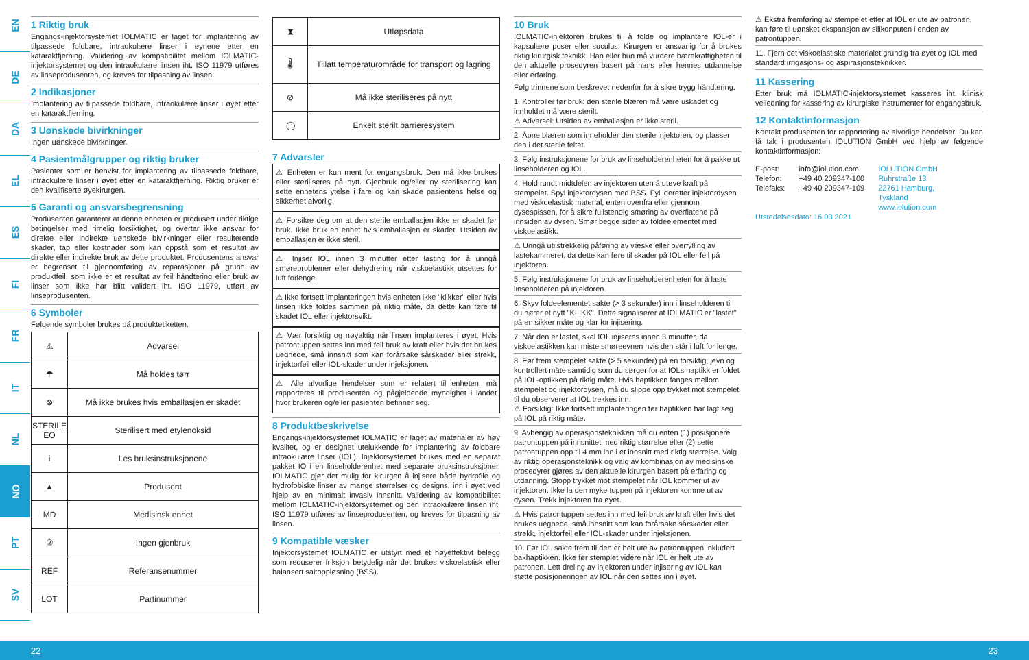EN
DE
DA
EL
ES
FI
FR
IT
NL
NO
PT
SV
1 Riktig bruk
Engangs-injektorsystemet IOLMATIC er laget for implantering av tilpassede foldbare, intraokulære linser i øynene etter en kataraktfjerning. Validering av kompatibilitet mellom IOLMATIC-injektorsystemet og den intraokulære linsen iht. ISO 11979 utføres av linseprodusenten, og kreves for tilpasning av linsen.
2 Indikasjoner
Implantering av tilpassede foldbare, intraokulære linser i øyet etter en kataraktfjerning.
3 Uønskede bivirkninger
Ingen uønskede bivirkninger.
4 Pasientmålgrupper og riktig bruker
Pasienter som er henvist for implantering av tilpassede foldbare, intraokulære linser i øyet etter en kataraktfjerning. Riktig bruker er den kvalifiserte øyekirurgen.
5 Garanti og ansvarsbegrensning
Produsenten garanterer at denne enheten er produsert under riktige betingelser med rimelig forsiktighet, og overtar ikke ansvar for direkte eller indirekte uønskede bivirkninger eller resulterende skader, tap eller kostnader som kan oppstå som et resultat av direkte eller indirekte bruk av dette produktet. Produsentens ansvar er begrenset til gjennomføring av reparasjoner på grunn av produktfeil, som ikke er et resultat av feil håndtering eller bruk av linser som ikke har blitt validert iht. ISO 11979, utført av linseprodusenten.
6 Symboler
Følgende symboler brukes på produktetiketten.
| ⚠ | Advarsel |
| ☂ | Må holdes tørr |
| ⊗ | Må ikke brukes hvis emballasjen er skadet |
| STERILE EO | Sterilisert med etylenoksid |
| i | Les bruksinstruksjonene |
| ▲ | Produsent |
| MD | Medisinsk enhet |
| ② | Ingen gjenbruk |
| REF | Referansenummer |
| LOT | Partinummer |
| ⧗ | Utløpsdata |
| 🌡 | Tillatt temperaturområde for transport og lagring |
| ⊘ | Må ikke steriliseres på nytt |
| ◯ | Enkelt sterilt barrieresystem |
7 Advarsler
⚠ Enheten er kun ment for engangsbruk. Den må ikke brukes eller steriliseres på nytt. Gjenbruk og/eller ny sterilisering kan sette enhetens ytelse i fare og kan skade pasientens helse og sikkerhet alvorlig.
⚠ Forsikre deg om at den sterile emballasjen ikke er skadet før bruk. Ikke bruk en enhet hvis emballasjen er skadet. Utsiden av emballasjen er ikke steril.
⚠ Injiser IOL innen 3 minutter etter lasting for å unngå smøreproblemer eller dehydrering når viskoelastikk utsettes for luft forlenge.
⚠ Ikke fortsett implanteringen hvis enheten ikke "klikker" eller hvis linsen ikke foldes sammen på riktig måte, da dette kan føre til skadet IOL eller injektorsvikt.
⚠ Vær forsiktig og nøyaktig når linsen implanteres i øyet. Hvis patrontuppen settes inn med feil bruk av kraft eller hvis det brukes uegnede, små innsnitt som kan forårsake sårskader eller strekk, injektorfeil eller IOL-skader under injeksjonen.
⚠ Alle alvorlige hendelser som er relatert til enheten, må rapporteres til produsenten og pågjeldende myndighet i landet hvor brukeren og/eller pasienten befinner seg.
8 Produktbeskrivelse
Engangs-injektorsystemet IOLMATIC er laget av materialer av høy kvalitet, og er designet utelukkende for implantering av foldbare intraokulære linser (IOL). Injektorsystemet brukes med en separat pakket IO i en linseholderenhet med separate bruksinstruksjoner. IOLMATIC gjør det mulig for kirurgen å injisere både hydrofile og hydrofobiske linser av mange størrelser og designs, inn i øyet ved hjelp av en minimalt invasiv innsnitt. Validering av kompatibilitet mellom IOLMATIC-injektorsystemet og den intraokulære linsen iht. ISO 11979 utføres av linseprodusenten, og kreves for tilpasning av linsen.
9 Kompatible væsker
Injektorsystemet IOLMATIC er utstyrt med et høyeffektivt belegg som reduserer friksjon betydelig når det brukes viskoelastisk eller balansert saltoppløsning (BSS).
10 Bruk
IOLMATIC-injektoren brukes til å folde og implantere IOL-er i kapsulære poser eller suculus. Kirurgen er ansvarlig for å brukes riktig kirurgisk teknikk. Han eller hun må vurdere bærekraftigheten til den aktuelle prosedyren basert på hans eller hennes utdannelse eller erfaring.
Følg trinnene som beskrevet nedenfor for å sikre trygg håndtering.
1. Kontroller før bruk: den sterile blæren må være uskadet og innholdet må være sterilt.
⚠ Advarsel: Utsiden av emballasjen er ikke steril.
2. Åpne blæren som inneholder den sterile injektoren, og plasser den i det sterile feltet.
3. Følg instruksjonene for bruk av linseholderenheten for å pakke ut linseholderen og IOL.
4. Hold rundt midtdelen av injektoren uten å utøve kraft på stempelet. Spyl injektordysen med BSS. Fyll deretter injektordysen med viskoelastisk material, enten ovenfra eller gjennom dysespissen, for å sikre fullstendig smøring av overflatene på innsiden av dysen. Smør begge sider av foldeelementet med viskoelastikk.
⚠ Unngå utilstrekkelig påføring av væske eller overfylling av lastekammeret, da dette kan føre til skader på IOL eller feil på injektoren.
5. Følg instruksjonene for bruk av linseholderenheten for å laste linseholderen på injektoren.
6. Skyv foldeelementet sakte (> 3 sekunder) inn i linseholderen til du hører et nytt "KLIKK". Dette signaliserer at IOLMATIC er "lastet" på en sikker måte og klar for injisering.
7. Når den er lastet, skal IOL injiseres innen 3 minutter, da viskoelastikken kan miste smøreevnen hvis den står i luft for lenge.
8. Før frem stempelet sakte (> 5 sekunder) på en forsiktig, jevn og kontrollert måte samtidig som du sørger for at IOLs haptikk er foldet på IOL-optikken på riktig måte. Hvis haptikken fanges mellom stempelet og injektordysen, må du slippe opp trykket mot stempelet til du observerer at IOL trekkes inn.
⚠ Forsiktig: Ikke fortsett implanteringen før haptikken har lagt seg på IOL på riktig måte.
9. Avhengig av operasjonsteknikken må du enten (1) posisjonere patrontuppen på innsnittet med riktig størrelse eller (2) sette patrontuppen opp til 4 mm inn i et innsnitt med riktig størrelse. Valg av riktig operasjonsteknikk og valg av kombinasjon av medisinske prosedyrer gjøres av den aktuelle kirurgen basert på erfaring og utdanning. Stopp trykket mot stempelet når IOL kommer ut av injektoren. Ikke la den myke tuppen på injektoren komme ut av dysen. Trekk injektoren fra øyet.
⚠ Hvis patrontuppen settes inn med feil bruk av kraft eller hvis det brukes uegnede, små innsnitt som kan forårsake sårskader eller strekk, injektorfeil eller IOL-skader under injeksjonen.
10. Før IOL sakte frem til den er helt ute av patrontuppen inkludert bakhaptikken. Ikke før stemplet videre når IOL er helt ute av patronen. Lett dreiing av injektoren under injisering av IOL kan støtte posisjoneringen av IOL når den settes inn i øyet.
⚠ Ekstra fremføring av stempelet etter at IOL er ute av patronen, kan føre til uønsket ekspansjon av silikonputen i enden av patrontuppen.
11. Fjern det viskoelastiske materialet grundig fra øyet og IOL med standard irrigasjons- og aspirasjonsteknikker.
11 Kassering
Etter bruk må IOLMATIC-injektorsystemet kasseres iht. klinisk veiledning for kassering av kirurgiske instrumenter for engangsbruk.
12 Kontaktinformasjon
Kontakt produsenten for rapportering av alvorlige hendelser. Du kan få tak i produsenten IOLUTION GmbH ved hjelp av følgende kontaktinformasjon:
E-post:
Telefon:
Telefaks:
info@iolution.com
+49 40 209347-100
+49 40 209347-109
IOLUTION GmbH
Ruhrstraße 13
22761 Hamburg,
Tyskland
www.iolution.com
Utstedelsesdato: 16.03.2021
22 23